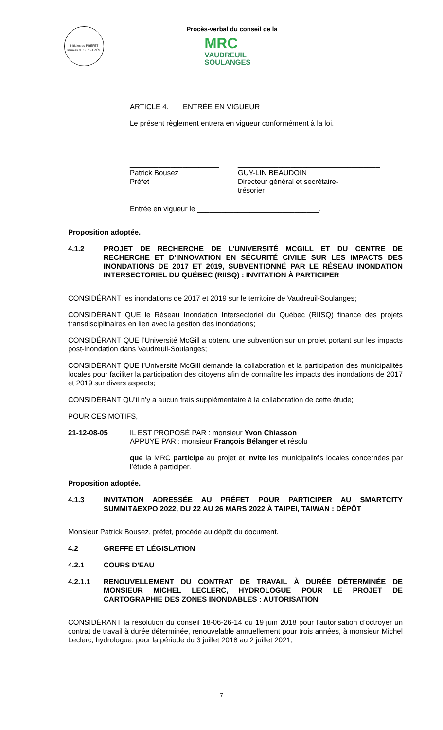Initiales du PRÉFET
Initiales du SEC.-TRÉS.
Procès-verbal du conseil de la
MRC
VAUDREUIL
SOULANGES
ARTICLE 4. ENTRÉE EN VIGUEUR
Le présent règlement entrera en vigueur conformément à la loi.
______________________
Patrick Bousez
Préfet
___________________________________
GUY-LIN BEAUDOIN
Directeur général et secrétaire-trésorier
Entrée en vigueur le ______________________________.
Proposition adoptée.
4.1.2 PROJET DE RECHERCHE DE L’UNIVERSITÉ MCGILL ET DU CENTRE DE RECHERCHE ET D’INNOVATION EN SÉCURITÉ CIVILE SUR LES IMPACTS DES INONDATIONS DE 2017 ET 2019, SUBVENTIONNÉ PAR LE RÉSEAU INONDATION INTERSECTORIEL DU QUÉBEC (RIISQ) : INVITATION À PARTICIPER
CONSIDÉRANT les inondations de 2017 et 2019 sur le territoire de Vaudreuil-Soulanges;
CONSIDÉRANT QUE le Réseau Inondation Intersectoriel du Québec (RIISQ) finance des projets transdisciplinaires en lien avec la gestion des inondations;
CONSIDÉRANT QUE l’Université McGill a obtenu une subvention sur un projet portant sur les impacts post-inondation dans Vaudreuil-Soulanges;
CONSIDÉRANT QUE l’Université McGill demande la collaboration et la participation des municipalités locales pour faciliter la participation des citoyens afin de connaître les impacts des inondations de 2017 et 2019 sur divers aspects;
CONSIDÉRANT QU’il n’y a aucun frais supplémentaire à la collaboration de cette étude;
POUR CES MOTIFS,
21-12-08-05
IL EST PROPOSÉ PAR : monsieur Yvon Chiasson
APPUYÉ PAR : monsieur François Bélanger et résolu
que la MRC participe au projet et invite les municipalités locales concernées par l’étude à participer.
Proposition adoptée.
4.1.3 INVITATION ADRESSÉE AU PRÉFET POUR PARTICIPER AU SMARTCITY SUMMIT&EXPO 2022, DU 22 AU 26 MARS 2022 À TAIPEI, TAIWAN : DÉPÔT
Monsieur Patrick Bousez, préfet, procède au dépôt du document.
4.2 GREFFE ET LÉGISLATION
4.2.1 COURS D'EAU
4.2.1.1 RENOUVELLEMENT DU CONTRAT DE TRAVAIL À DURÉE DÉTERMINÉE DE MONSIEUR MICHEL LECLERC, HYDROLOGUE POUR LE PROJET DE CARTOGRAPHIE DES ZONES INONDABLES : AUTORISATION
CONSIDÉRANT la résolution du conseil 18-06-26-14 du 19 juin 2018 pour l’autorisation d’octroyer un contrat de travail à durée déterminée, renouvelable annuellement pour trois années, à monsieur Michel Leclerc, hydrologue, pour la période du 3 juillet 2018 au 2 juillet 2021;
7